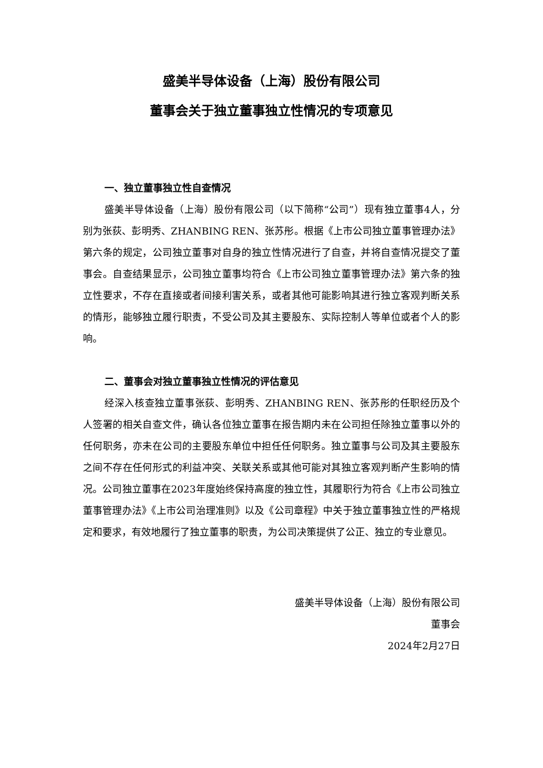盛美半导体设备（上海）股份有限公司
董事会关于独立董事独立性情况的专项意见
一、独立董事独立性自查情况
盛美半导体设备（上海）股份有限公司（以下简称“公司”）现有独立董事4人，分别为张荻、彭明秀、ZHANBING REN、张苏彤。根据《上市公司独立董事管理办法》第六条的规定，公司独立董事对自身的独立性情况进行了自查，并将自查情况提交了董事会。自查结果显示，公司独立董事均符合《上市公司独立董事管理办法》第六条的独立性要求，不存在直接或者间接利害关系，或者其他可能影响其进行独立客观判断关系的情形，能够独立履行职责，不受公司及其主要股东、实际控制人等单位或者个人的影响。
二、董事会对独立董事独立性情况的评估意见
经深入核查独立董事张荻、彭明秀、ZHANBING REN、张苏彤的任职经历及个人签署的相关自查文件，确认各位独立董事在报告期内未在公司担任除独立董事以外的任何职务，亦未在公司的主要股东单位中担任任何职务。独立董事与公司及其主要股东之间不存在任何形式的利益冲突、关联关系或其他可能对其独立客观判断产生影响的情况。公司独立董事在2023年度始终保持高度的独立性，其履职行为符合《上市公司独立董事管理办法》《上市公司治理准则》以及《公司章程》中关于独立董事独立性的严格规定和要求，有效地履行了独立董事的职责，为公司决策提供了公正、独立的专业意见。
盛美半导体设备（上海）股份有限公司
董事会
2024年2月27日